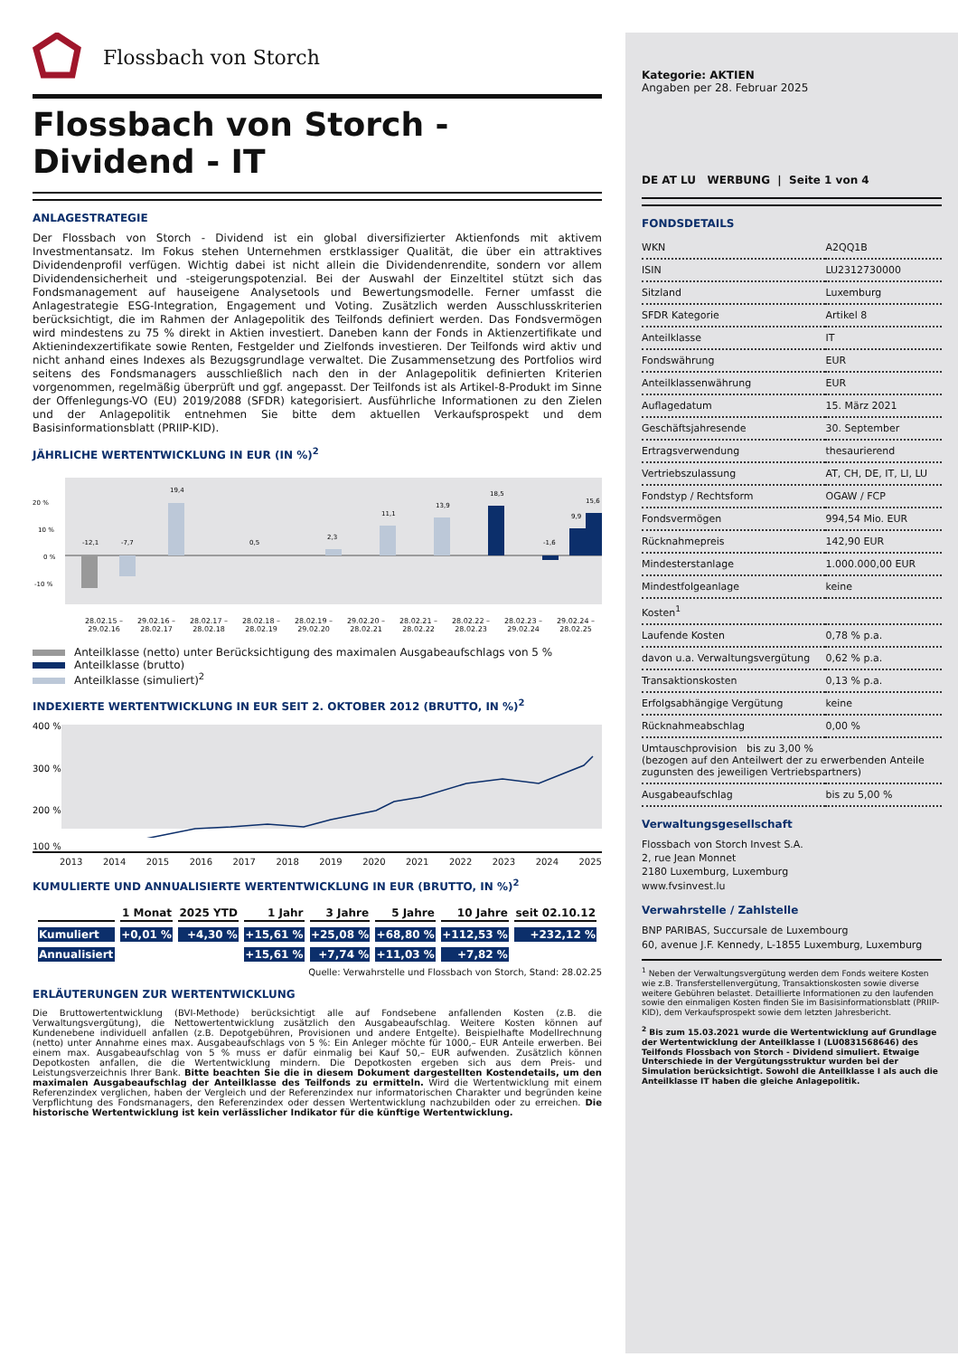Flossbach von Storch
Flossbach von Storch -
Dividend - IT
ANLAGESTRATEGIE
Der Flossbach von Storch - Dividend ist ein global diversifizierter Aktienfonds mit aktivem Investmentansatz. Im Fokus stehen Unternehmen erstklassiger Qualität, die über ein attraktives Dividendenprofil verfügen. Wichtig dabei ist nicht allein die Dividendenrendite, sondern vor allem Dividendensicherheit und -steigerungspotenzial. Bei der Auswahl der Einzeltitel stützt sich das Fondsmanagement auf hauseigene Analysetools und Bewertungsmodelle. Ferner umfasst die Anlagestrategie ESG-Integration, Engagement und Voting. Zusätzlich werden Ausschlusskriterien berücksichtigt, die im Rahmen der Anlagepolitik des Teilfonds definiert werden. Das Fondsvermögen wird mindestens zu 75 % direkt in Aktien investiert. Daneben kann der Fonds in Aktienzertifikate und Aktienindexzertifikate sowie Renten, Festgelder und Zielfonds investieren. Der Teilfonds wird aktiv und nicht anhand eines Indexes als Bezugsgrundlage verwaltet. Die Zusammensetzung des Portfolios wird seitens des Fondsmanagers ausschließlich nach den in der Anlagepolitik definierten Kriterien vorgenommen, regelmäßig überprüft und ggf. angepasst. Der Teilfonds ist als Artikel-8-Produkt im Sinne der Offenlegungs-VO (EU) 2019/2088 (SFDR) kategorisiert. Ausführliche Informationen zu den Zielen und der Anlagepolitik entnehmen Sie bitte dem aktuellen Verkaufsprospekt und dem Basisinformationsblatt (PRIIP-KID).
JÄHRLICHE WERTENTWICKLUNG IN EUR (IN %)<sup>2</sup>
20 %
10 %
0 %
-10 %
-12,1
-7,7
19,4
0,5
2,3
11,1
13,9
18,5
-1,6
9,9
15,6
28.02.15 – 29.02.16 29.02.16 – 28.02.17 28.02.17 – 28.02.18 28.02.18 – 28.02.19 28.02.19 – 29.02.20 29.02.20 – 28.02.21 28.02.21 – 28.02.22 28.02.22 – 28.02.23 28.02.23 – 29.02.24 29.02.24 – 28.02.25
Anteilklasse (netto) unter Berücksichtigung des maximalen Ausgabeaufschlags von 5 %
Anteilklasse (brutto)
Anteilklasse (simuliert)<sup>2</sup>
INDEXIERTE WERTENTWICKLUNG IN EUR SEIT 2. OKTOBER 2012 (BRUTTO, IN %)<sup>2</sup>
400 %
300 %
200 %
100 %
2013 2014 2015 2016 2017 2018 2019 2020 2021 2022 2023 2024 2025
KUMULIERTE UND ANNUALISIERTE WERTENTWICKLUNG IN EUR (BRUTTO, IN %)<sup>2</sup>
| | 1 Monat | 2025 YTD | 1 Jahr | 3 Jahre | 5 Jahre | 10 Jahre | seit 02.10.12 |
| --- | --- | --- | --- | --- | --- | --- | --- |
| Kumuliert | +0,01 % | +4,30 % | +15,61 % | +25,08 % | +68,80 % | +112,53 % | +232,12 % |
| Annualisiert | | | +15,61 % | +7,74 % | +11,03 % | +7,82 % | |
Quelle: Verwahrstelle und Flossbach von Storch, Stand: 28.02.25
ERLÄUTERUNGEN ZUR WERTENTWICKLUNG
Die Bruttowertentwicklung (BVI-Methode) berücksichtigt alle auf Fondsebene anfallenden Kosten (z.B. die Verwaltungsvergütung), die Nettowertentwicklung zusätzlich den Ausgabeaufschlag. Weitere Kosten können auf Kundenebene individuell anfallen (z.B. Depotgebühren, Provisionen und andere Entgelte). Beispielhafte Modellrechnung (netto) unter Annahme eines max. Ausgabeaufschlags von 5 %: Ein Anleger möchte für 1000,– EUR Anteile erwerben. Bei einem max. Ausgabeaufschlag von 5 % muss er dafür einmalig bei Kauf 50,– EUR aufwenden. Zusätzlich können Depotkosten anfallen, die die Wertentwicklung mindern. Die Depotkosten ergeben sich aus dem Preis- und Leistungsverzeichnis Ihrer Bank. Bitte beachten Sie die in diesem Dokument dargestellten Kostendetails, um den maximalen Ausgabeaufschlag der Anteilklasse des Teilfonds zu ermitteln. Wird die Wertentwicklung mit einem Referenzindex verglichen, haben der Vergleich und der Referenzindex nur informatorischen Charakter und begründen keine Verpflichtung des Fondsmanagers, den Referenzindex oder dessen Wertentwicklung nachzubilden oder zu erreichen. Die historische Wertentwicklung ist kein verlässlicher Indikator für die künftige Wertentwicklung.
Kategorie: AKTIEN
Angaben per 28. Februar 2025
DE AT LU WERBUNG | Seite 1 von 4
FONDSDETAILS
| WKN | A2QQ1B |
| ISIN | LU2312730000 |
| Sitzland | Luxemburg |
| SFDR Kategorie | Artikel 8 |
| Anteilklasse | IT |
| Fondswährung | EUR |
| Anteilklassenwährung | EUR |
| Auflagedatum | 15. März 2021 |
| Geschäftsjahresende | 30. September |
| Ertragsverwendung | thesaurierend |
| Vertriebszulassung | AT, CH, DE, IT, LI, LU |
| Fondstyp / Rechtsform | OGAW / FCP |
| Fondsvermögen | 994,54 Mio. EUR |
| Rücknahmepreis | 142,90 EUR |
| Mindesterstanlage | 1.000.000,00 EUR |
| Mindestfolgeanlage | keine |
| Kosten<sup>1</sup> | |
| Laufende Kosten | 0,78 % p.a. |
| davon u.a. Verwaltungsvergütung | 0,62 % p.a. |
| Transaktionskosten | 0,13 % p.a. |
| Erfolgsabhängige Vergütung | keine |
| Rücknahmeabschlag | 0,00 % |
| Umtauschprovision bis zu 3,00 % (bezogen auf den Anteilwert der zu erwerbenden Anteile zugunsten des jeweiligen Vertriebspartners) | |
| Ausgabeaufschlag | bis zu 5,00 % |
Verwaltungsgesellschaft
Flossbach von Storch Invest S.A.
2, rue Jean Monnet
2180 Luxemburg, Luxemburg
www.fvsinvest.lu
Verwahrstelle / Zahlstelle
BNP PARIBAS, Succursale de Luxembourg
60, avenue J.F. Kennedy, L-1855 Luxemburg, Luxemburg
<sup>1</sup> Neben der Verwaltungsvergütung werden dem Fonds weitere Kosten wie z.B. Transferstellenvergütung, Transaktionskosten sowie diverse weitere Gebühren belastet. Detaillierte Informationen zu den laufenden sowie den einmaligen Kosten finden Sie im Basisinformationsblatt (PRIIP-KID), dem Verkaufsprospekt sowie dem letzten Jahresbericht.
<sup>2</sup> Bis zum 15.03.2021 wurde die Wertentwicklung auf Grundlage der Wertentwicklung der Anteilklasse I (LU0831568646) des Teilfonds Flossbach von Storch - Dividend simuliert. Etwaige Unterschiede in der Vergütungsstruktur wurden bei der Simulation berücksichtigt. Sowohl die Anteilklasse I als auch die Anteilklasse IT haben die gleiche Anlagepolitik.